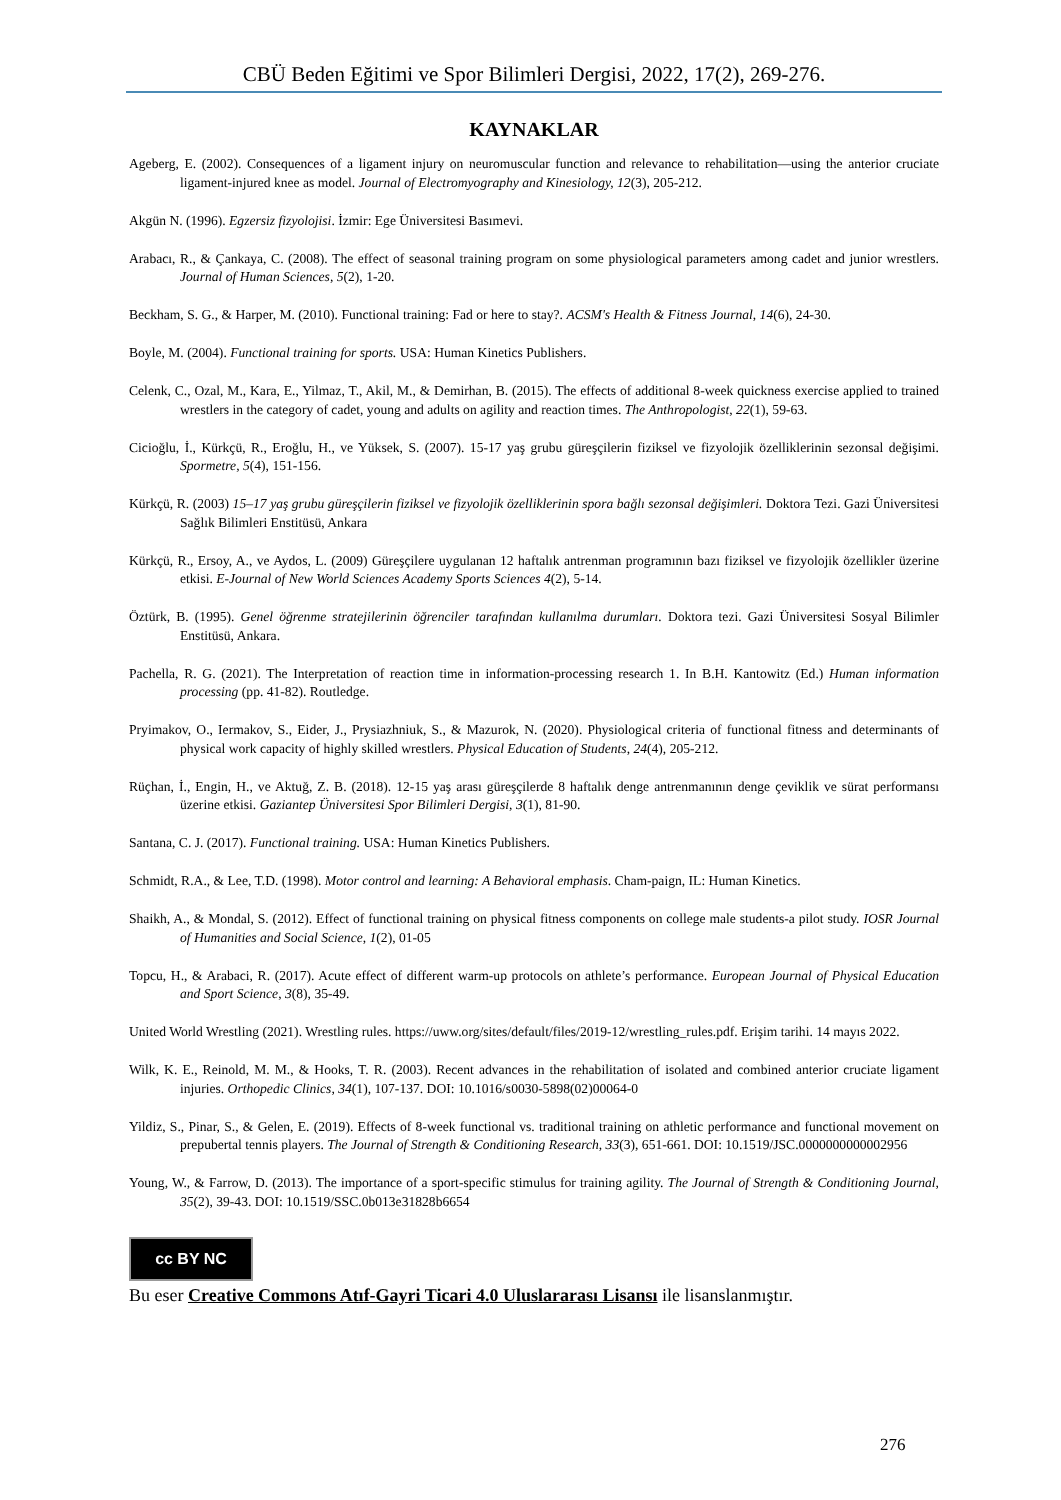CBÜ Beden Eğitimi ve Spor Bilimleri Dergisi, 2022, 17(2), 269-276.
KAYNAKLAR
Ageberg, E. (2002). Consequences of a ligament injury on neuromuscular function and relevance to rehabilitation—using the anterior cruciate ligament-injured knee as model. Journal of Electromyography and Kinesiology, 12(3), 205-212.
Akgün N. (1996). Egzersiz fizyolojisi. İzmir: Ege Üniversitesi Basımevi.
Arabacı, R., & Çankaya, C. (2008). The effect of seasonal training program on some physiological parameters among cadet and junior wrestlers. Journal of Human Sciences, 5(2), 1-20.
Beckham, S. G., & Harper, M. (2010). Functional training: Fad or here to stay?. ACSM's Health & Fitness Journal, 14(6), 24-30.
Boyle, M. (2004). Functional training for sports. USA: Human Kinetics Publishers.
Celenk, C., Ozal, M., Kara, E., Yilmaz, T., Akil, M., & Demirhan, B. (2015). The effects of additional 8-week quickness exercise applied to trained wrestlers in the category of cadet, young and adults on agility and reaction times. The Anthropologist, 22(1), 59-63.
Cicioğlu, İ., Kürkçü, R., Eroğlu, H., ve Yüksek, S. (2007). 15-17 yaş grubu güreşçilerin fiziksel ve fizyolojik özelliklerinin sezonsal değişimi. Spormetre, 5(4), 151-156.
Kürkçü, R. (2003) 15–17 yaş grubu güreşçilerin fiziksel ve fizyolojik özelliklerinin spora bağlı sezonsal değişimleri. Doktora Tezi. Gazi Üniversitesi Sağlık Bilimleri Enstitüsü, Ankara
Kürkçü, R., Ersoy, A., ve Aydos, L. (2009) Güreşçilere uygulanan 12 haftalık antrenman programının bazı fiziksel ve fizyolojik özellikler üzerine etkisi. E-Journal of New World Sciences Academy Sports Sciences 4(2), 5-14.
Öztürk, B. (1995). Genel öğrenme stratejilerinin öğrenciler tarafından kullanılma durumları. Doktora tezi. Gazi Üniversitesi Sosyal Bilimler Enstitüsü, Ankara.
Pachella, R. G. (2021). The Interpretation of reaction time in information-processing research 1. In B.H. Kantowitz (Ed.) Human information processing (pp. 41-82). Routledge.
Pryimakov, O., Iermakov, S., Eider, J., Prysiazhniuk, S., & Mazurok, N. (2020). Physiological criteria of functional fitness and determinants of physical work capacity of highly skilled wrestlers. Physical Education of Students, 24(4), 205-212.
Rüçhan, İ., Engin, H., ve Aktuğ, Z. B. (2018). 12-15 yaş arası güreşçilerde 8 haftalık denge antrenmanının denge çeviklik ve sürat performansı üzerine etkisi. Gaziantep Üniversitesi Spor Bilimleri Dergisi, 3(1), 81-90.
Santana, C. J. (2017). Functional training. USA: Human Kinetics Publishers.
Schmidt, R.A., & Lee, T.D. (1998). Motor control and learning: A Behavioral emphasis. Cham-paign, IL: Human Kinetics.
Shaikh, A., & Mondal, S. (2012). Effect of functional training on physical fitness components on college male students-a pilot study. IOSR Journal of Humanities and Social Science, 1(2), 01-05
Topcu, H., & Arabaci, R. (2017). Acute effect of different warm-up protocols on athlete’s performance. European Journal of Physical Education and Sport Science, 3(8), 35-49.
United World Wrestling (2021). Wrestling rules. https://uww.org/sites/default/files/2019-12/wrestling_rules.pdf. Erişim tarihi. 14 mayıs 2022.
Wilk, K. E., Reinold, M. M., & Hooks, T. R. (2003). Recent advances in the rehabilitation of isolated and combined anterior cruciate ligament injuries. Orthopedic Clinics, 34(1), 107-137. DOI: 10.1016/s0030-5898(02)00064-0
Yildiz, S., Pinar, S., & Gelen, E. (2019). Effects of 8-week functional vs. traditional training on athletic performance and functional movement on prepubertal tennis players. The Journal of Strength & Conditioning Research, 33(3), 651-661. DOI: 10.1519/JSC.0000000000002956
Young, W., & Farrow, D. (2013). The importance of a sport-specific stimulus for training agility. The Journal of Strength & Conditioning Journal, 35(2), 39-43. DOI: 10.1519/SSC.0b013e31828b6654
cc BY NC
Bu eser Creative Commons Atıf-Gayri Ticari 4.0 Uluslararası Lisansı ile lisanslanmıştır.
276